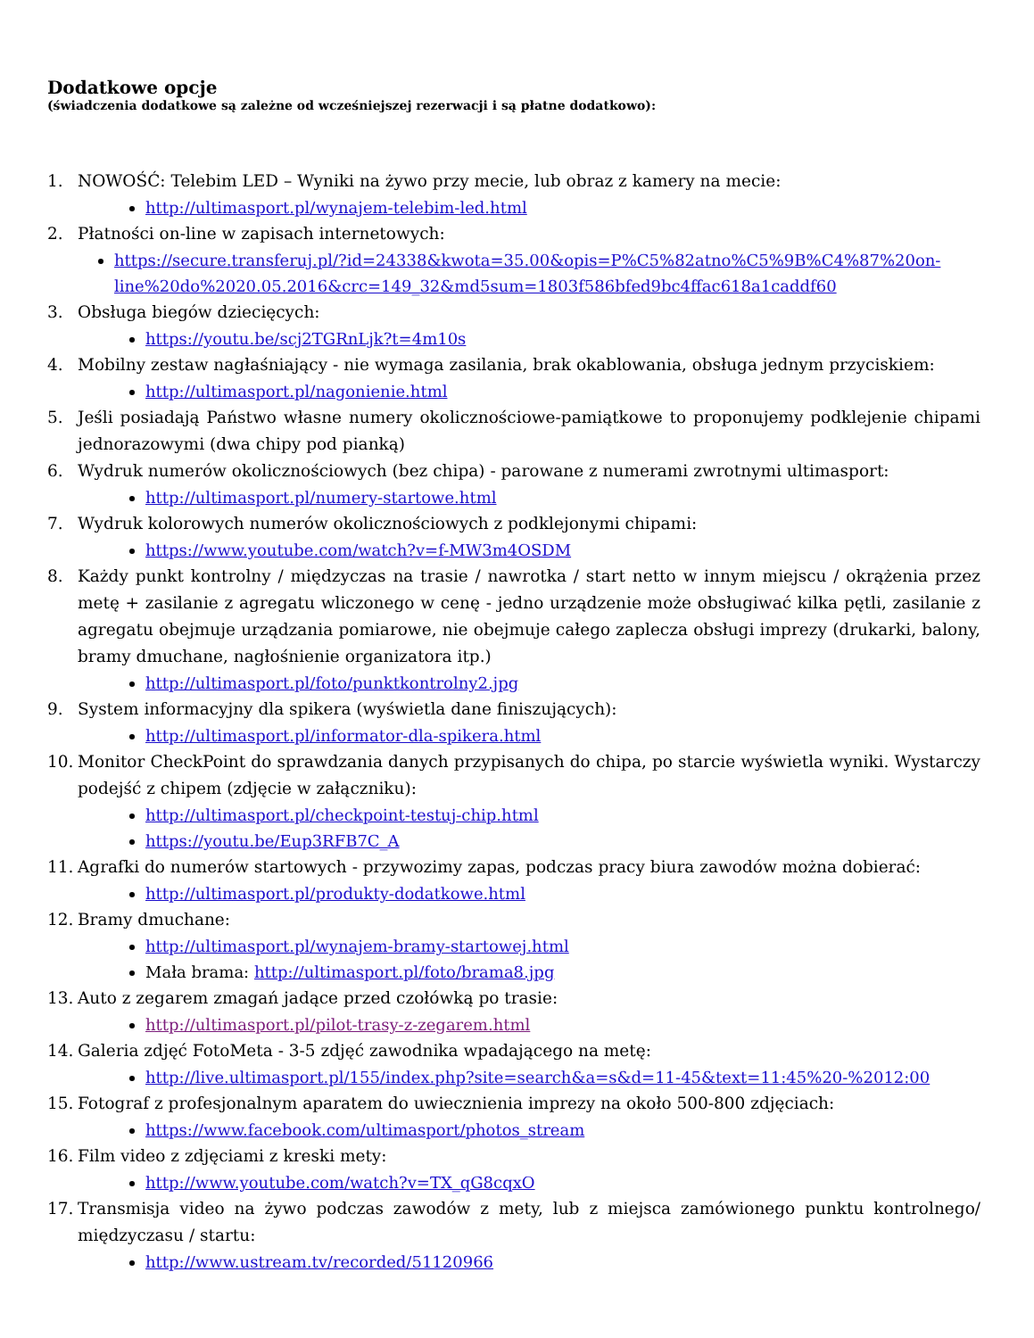Dodatkowe opcje
(świadczenia dodatkowe są zależne od wcześniejszej rezerwacji i są płatne dodatkowo):
1. NOWOŚĆ: Telebim LED – Wyniki na żywo przy mecie, lub obraz z kamery na mecie:
http://ultimasport.pl/wynajem-telebim-led.html
2. Płatności on-line w zapisach internetowych:
https://secure.transferuj.pl/?id=24338&kwota=35.00&opis=P%C5%82atno%C5%9B%C4%87%20on-line%20do%2020.05.2016&crc=149_32&md5sum=1803f586bfed9bc4ffac618a1caddf60
3. Obsługa biegów dziecięcych:
https://youtu.be/scj2TGRnLjk?t=4m10s
4. Mobilny zestaw nagłaśniający - nie wymaga zasilania, brak okablowania, obsługa jednym przyciskiem:
http://ultimasport.pl/nagonienie.html
5. Jeśli posiadają Państwo własne numery okolicznościowe-pamiątkowe to proponujemy podklejenie chipami jednorazowymi (dwa chipy pod pianką)
6. Wydruk numerów okolicznościowych (bez chipa) - parowane z numerami zwrotnymi ultimasport:
http://ultimasport.pl/numery-startowe.html
7. Wydruk kolorowych numerów okolicznościowych z podklejonymi chipami:
https://www.youtube.com/watch?v=f-MW3m4OSDM
8. Każdy punkt kontrolny / międzyczas na trasie / nawrotka / start netto w innym miejscu / okrążenia przez metę + zasilanie z agregatu wliczonego w cenę - jedno urządzenie może obsługiwać kilka pętli, zasilanie z agregatu obejmuje urządzania pomiarowe, nie obejmuje całego zaplecza obsługi imprezy (drukarki, balony, bramy dmuchane, nagłośnienie organizatora itp.)
http://ultimasport.pl/foto/punktkontrolny2.jpg
9. System informacyjny dla spikera (wyświetla dane finiszujących):
http://ultimasport.pl/informator-dla-spikera.html
10. Monitor CheckPoint do sprawdzania danych przypisanych do chipa, po starcie wyświetla wyniki. Wystarczy podejść z chipem (zdjęcie w załączniku):
http://ultimasport.pl/checkpoint-testuj-chip.html
https://youtu.be/Eup3RFB7C_A
11. Agrafki do numerów startowych - przywozimy zapas, podczas pracy biura zawodów można dobierać:
http://ultimasport.pl/produkty-dodatkowe.html
12. Bramy dmuchane:
http://ultimasport.pl/wynajem-bramy-startowej.html
Mała brama: http://ultimasport.pl/foto/brama8.jpg
13. Auto z zegarem zmagań jadące przed czołówką po trasie:
http://ultimasport.pl/pilot-trasy-z-zegarem.html
14. Galeria zdjęć FotoMeta - 3-5 zdjęć zawodnika wpadającego na metę:
http://live.ultimasport.pl/155/index.php?site=search&a=s&d=11-45&text=11:45%20-%2012:00
15. Fotograf z profesjonalnym aparatem do uwiecznienia imprezy na około 500-800 zdjęciach:
https://www.facebook.com/ultimasport/photos_stream
16. Film video z zdjęciami z kreski mety:
http://www.youtube.com/watch?v=TX_qG8cqxO
17. Transmisja video na żywo podczas zawodów z mety, lub z miejsca zamówionego punktu kontrolnego/ międzyczasu / startu:
http://www.ustream.tv/recorded/51120966